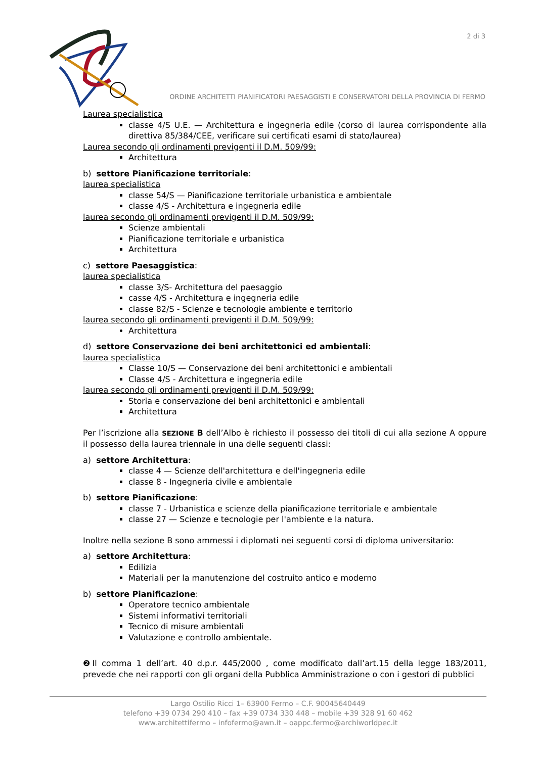2 di 3
ORDINE ARCHITETTI PIANIFICATORI PAESAGGISTI E CONSERVATORI DELLA PROVINCIA DI FERMO
Laurea specialistica
classe 4/S U.E. — Architettura e ingegneria edile (corso di laurea corrispondente alla direttiva 85/384/CEE, verificare sui certificati esami di stato/laurea)
Laurea secondo gli ordinamenti previgenti il D.M. 509/99:
Architettura
b) settore Pianificazione territoriale:
laurea specialistica
classe 54/S — Pianificazione territoriale urbanistica e ambientale
classe 4/S - Architettura e ingegneria edile
laurea secondo gli ordinamenti previgenti il D.M. 509/99:
Scienze ambientali
Pianificazione territoriale e urbanistica
Architettura
c) settore Paesaggistica:
laurea specialistica
classe 3/S- Architettura del paesaggio
casse 4/S - Architettura e ingegneria edile
classe 82/S - Scienze e tecnologie ambiente e territorio
laurea secondo gli ordinamenti previgenti il D.M. 509/99:
Architettura
d) settore Conservazione dei beni architettonici ed ambientali:
laurea specialistica
Classe 10/S — Conservazione dei beni architettonici e ambientali
Classe 4/S - Architettura e ingegneria edile
laurea secondo gli ordinamenti previgenti il D.M. 509/99:
Storia e conservazione dei beni architettonici e ambientali
Architettura
Per l’iscrizione alla SEZIONE B dell’Albo è richiesto il possesso dei titoli di cui alla sezione A oppure il possesso della laurea triennale in una delle seguenti classi:
a) settore Architettura:
classe 4 — Scienze dell'architettura e dell'ingegneria edile
classe 8 - Ingegneria civile e ambientale
b) settore Pianificazione:
classe 7 - Urbanistica e scienze della pianificazione territoriale e ambientale
classe 27 — Scienze e tecnologie per l'ambiente e la natura.
Inoltre nella sezione B sono ammessi i diplomati nei seguenti corsi di diploma universitario:
a) settore Architettura:
Edilizia
Materiali per la manutenzione del costruito antico e moderno
b) settore Pianificazione:
Operatore tecnico ambientale
Sistemi informativi territoriali
Tecnico di misure ambientali
Valutazione e controllo ambientale.
❷Il comma 1 dell’art. 40 d.p.r. 445/2000 , come modificato dall’art.15 della legge 183/2011, prevede che nei rapporti con gli organi della Pubblica Amministrazione o con i gestori di pubblici
Largo Ostilio Ricci 1– 63900 Fermo – C.F. 90045640449
telefono +39 0734 290 410 – fax +39 0734 330 448 – mobile +39 328 91 60 462
www.architettifermo – infofermo@awn.it – oappc.fermo@archiworldpec.it